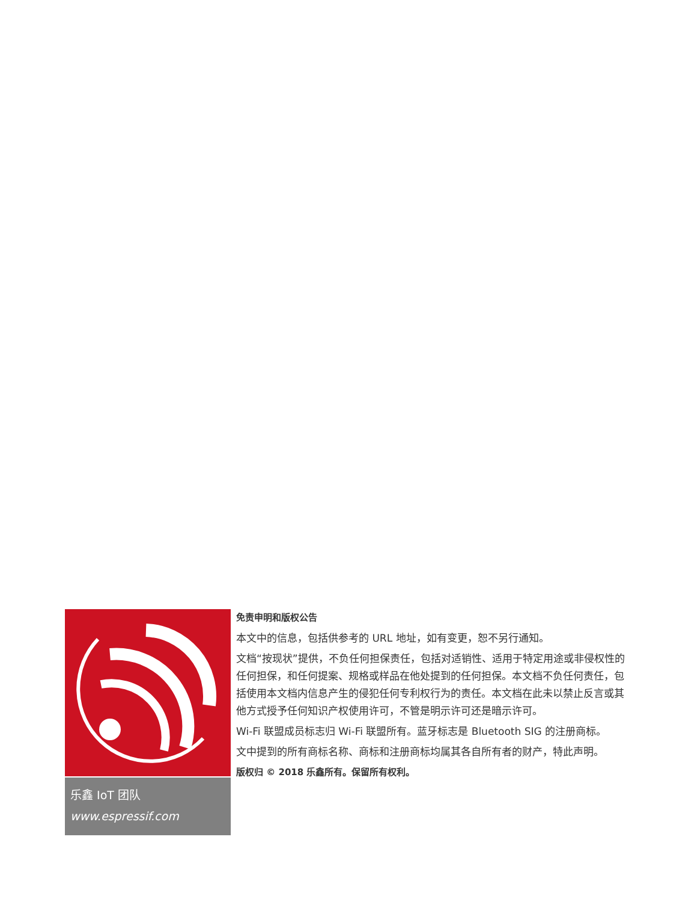乐鑫 IoT 团队
www.espressif.com
免责申明和版权公告
本文中的信息，包括供参考的 URL 地址，如有变更，恕不另行通知。
文档“按现状”提供，不负任何担保责任，包括对适销性、适用于特定用途或非侵权性的任何担保，和任何提案、规格或样品在他处提到的任何担保。本文档不负任何责任，包括使用本文档内信息产生的侵犯任何专利权行为的责任。本文档在此未以禁止反言或其他方式授予任何知识产权使用许可，不管是明示许可还是暗示许可。
Wi-Fi 联盟成员标志归 Wi-Fi 联盟所有。蓝牙标志是 Bluetooth SIG 的注册商标。
文中提到的所有商标名称、商标和注册商标均属其各自所有者的财产，特此声明。
版权归 © 2018 乐鑫所有。保留所有权利。